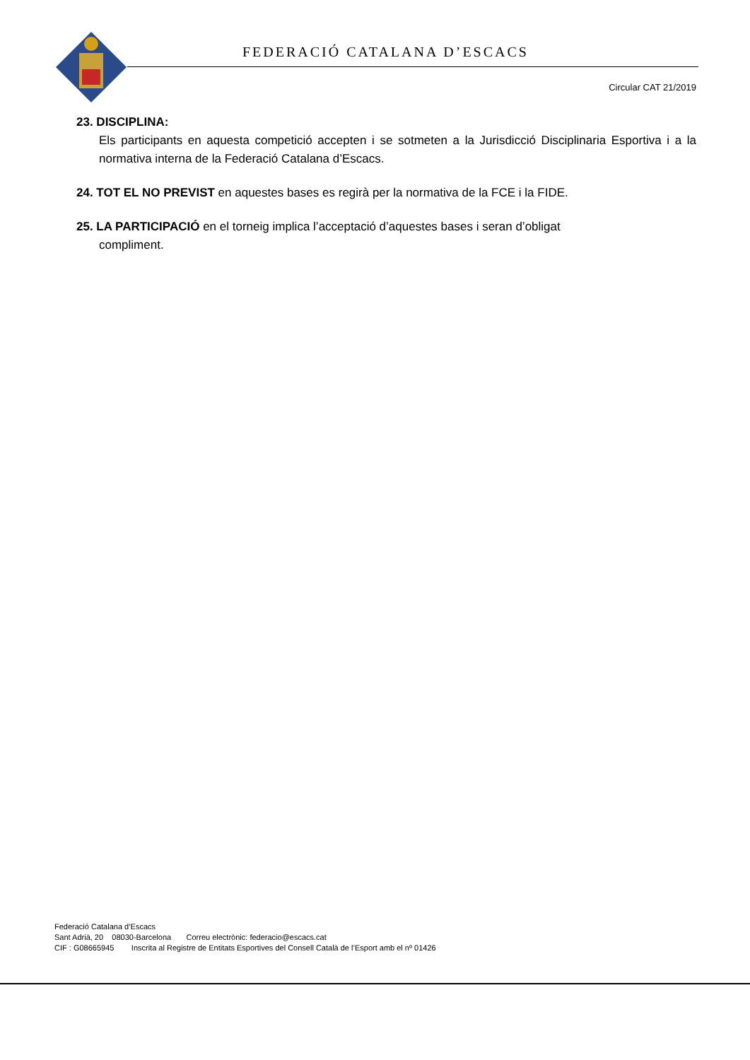FEDERACIÓ CATALANA D’ESCACS
Circular CAT 21/2019
23. DISCIPLINA:
Els participants en aquesta competició accepten i se sotmeten a la Jurisdicció Disciplinaria Esportiva i a la normativa interna de la Federació Catalana d’Escacs.
24. TOT EL NO PREVIST en aquestes bases es regirà per la normativa de la FCE i la FIDE.
25. LA PARTICIPACIÓ en el torneig implica l’acceptació d’aquestes bases i seran d’obligat
compliment.
Federació Catalana d’Escacs
Sant Adrià, 20 08030-Barcelona Correu electrònic: federacio@escacs.cat
CIF : G08665945 Inscrita al Registre de Entitats Esportives del Consell Català de l’Esport amb el nº 01426